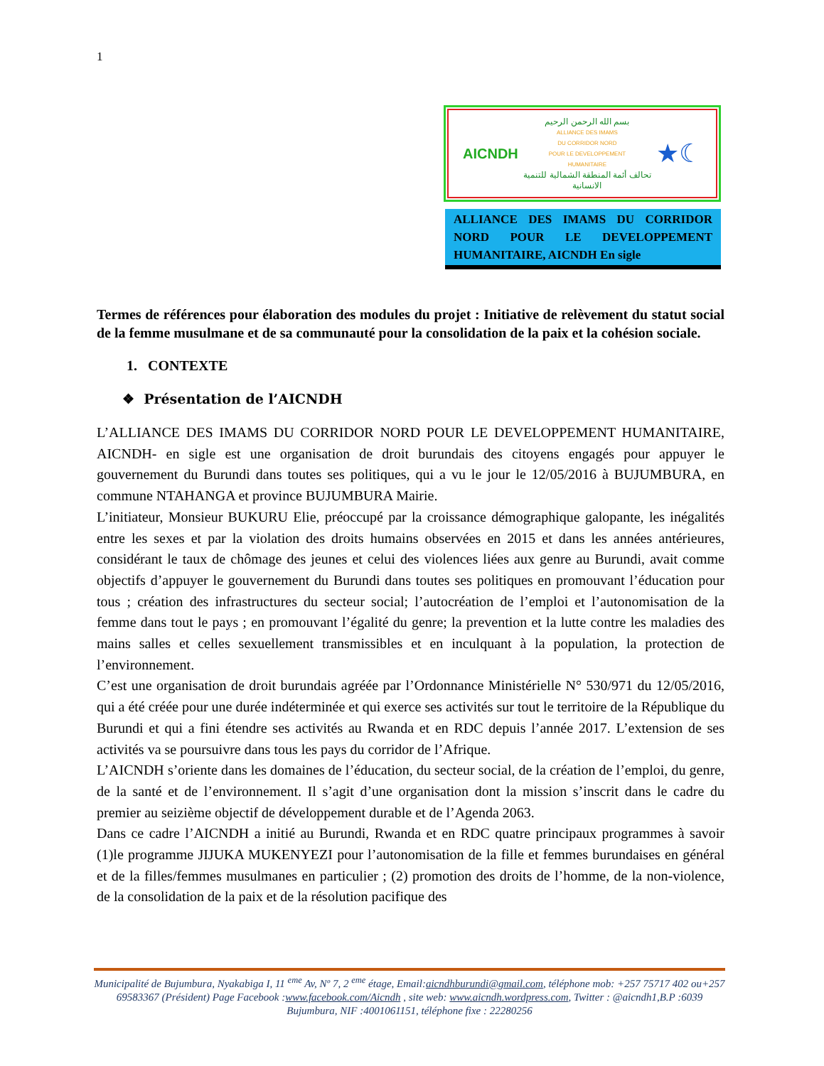1
AICNDH
بسم الله الرحمن الرحيم
ALLIANCE DES IMAMS
DU CORRIDOR NORD
POUR LE DEVELOPPEMENT
HUMANITAIRE
تحالف أئمة المنطقة الشمالية للتنمية الانسانية
★☾
ALLIANCE DES IMAMS DU CORRIDOR NORD POUR LE DEVELOPPEMENT HUMANITAIRE, AICNDH En sigle
Termes de références pour élaboration des modules du projet : Initiative de relèvement du statut social de la femme musulmane et de sa communauté pour la consolidation de la paix et la cohésion sociale.
1. CONTEXTE
❖ Présentation de l’AICNDH
L’ALLIANCE DES IMAMS DU CORRIDOR NORD POUR LE DEVELOPPEMENT HUMANITAIRE, AICNDH- en sigle est une organisation de droit burundais des citoyens engagés pour appuyer le gouvernement du Burundi dans toutes ses politiques, qui a vu le jour le 12/05/2016 à BUJUMBURA, en commune NTAHANGA et province BUJUMBURA Mairie.
L’initiateur, Monsieur BUKURU Elie, préoccupé par la croissance démographique galopante, les inégalités entre les sexes et par la violation des droits humains observées en 2015 et dans les années antérieures, considérant le taux de chômage des jeunes et celui des violences liées aux genre au Burundi, avait comme objectifs d’appuyer le gouvernement du Burundi dans toutes ses politiques en promouvant l’éducation pour tous ; création des infrastructures du secteur social; l’autocréation de l’emploi et l’autonomisation de la femme dans tout le pays ; en promouvant l’égalité du genre; la prevention et la lutte contre les maladies des mains salles et celles sexuellement transmissibles et en inculquant à la population, la protection de l’environnement.
C’est une organisation de droit burundais agréée par l’Ordonnance Ministérielle N° 530/971 du 12/05/2016, qui a été créée pour une durée indéterminée et qui exerce ses activités sur tout le territoire de la République du Burundi et qui a fini étendre ses activités au Rwanda et en RDC depuis l’année 2017. L’extension de ses activités va se poursuivre dans tous les pays du corridor de l’Afrique.
L’AICNDH s’oriente dans les domaines de l’éducation, du secteur social, de la création de l’emploi, du genre, de la santé et de l’environnement. Il s’agit d’une organisation dont la mission s’inscrit dans le cadre du premier au seizième objectif de développement durable et de l’Agenda 2063.
Dans ce cadre l’AICNDH a initié au Burundi, Rwanda et en RDC quatre principaux programmes à savoir (1)le programme JIJUKA MUKENYEZI pour l’autonomisation de la fille et femmes burundaises en général et de la filles/femmes musulmanes en particulier ; (2) promotion des droits de l’homme, de la non-violence, de la consolidation de la paix et de la résolution pacifique des
Municipalité de Bujumbura, Nyakabiga I, 11 <sup>eme</sup> Av, Nº 7, 2 <sup>eme</sup> étage, Email:aicndhburundi@gmail.com, téléphone mob: +257 75717 402 ou+257 69583367 (Président) Page Facebook :www.facebook.com/Aicndh , site web: www.aicndh.wordpress.com, Twitter : @aicndh1,B.P :6039 Bujumbura, NIF :4001061151, téléphone fixe : 22280256